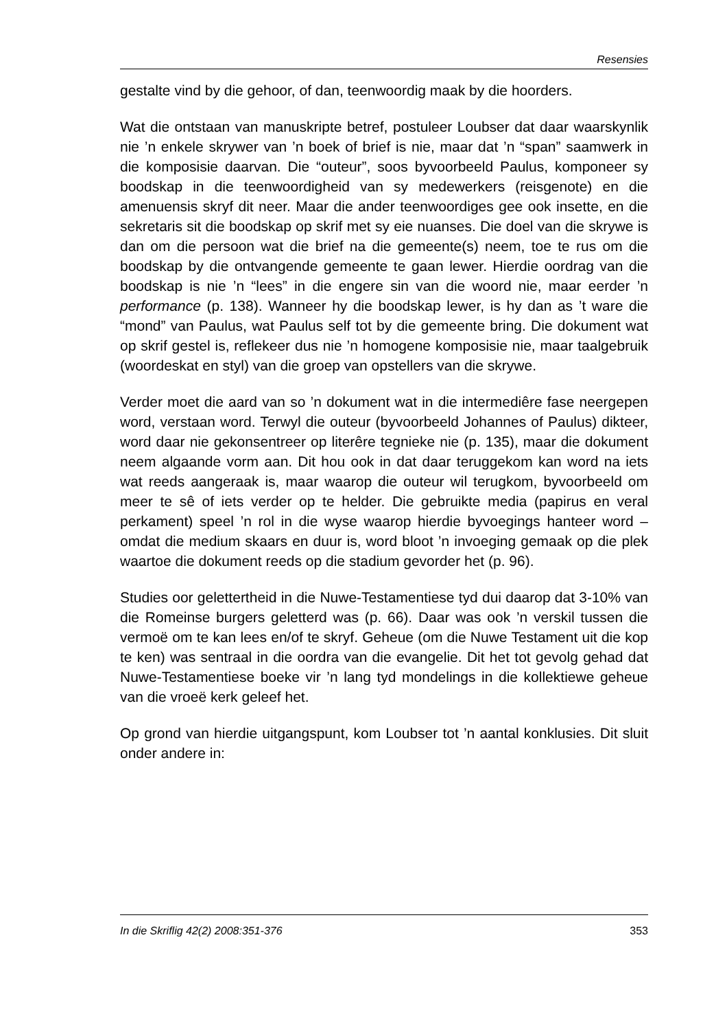Resensies
gestalte vind by die gehoor, of dan, teenwoordig maak by die hoorders.
Wat die ontstaan van manuskripte betref, postuleer Loubser dat daar waarskynlik nie ’n enkele skrywer van ’n boek of brief is nie, maar dat ’n “span” saamwerk in die komposisie daarvan. Die “outeur”, soos byvoorbeeld Paulus, komponeer sy boodskap in die teenwoordigheid van sy medewerkers (reisgenote) en die amenuensis skryf dit neer. Maar die ander teenwoordiges gee ook insette, en die sekretaris sit die boodskap op skrif met sy eie nuanses. Die doel van die skrywe is dan om die persoon wat die brief na die gemeente(s) neem, toe te rus om die boodskap by die ontvangende gemeente te gaan lewer. Hierdie oordrag van die boodskap is nie ’n “lees” in die engere sin van die woord nie, maar eerder ’n performance (p. 138). Wanneer hy die boodskap lewer, is hy dan as ’t ware die “mond” van Paulus, wat Paulus self tot by die gemeente bring. Die dokument wat op skrif gestel is, reflekeer dus nie ’n homogene komposisie nie, maar taalgebruik (woordeskat en styl) van die groep van opstellers van die skrywe.
Verder moet die aard van so ’n dokument wat in die intermediêre fase neergepen word, verstaan word. Terwyl die outeur (byvoorbeeld Johannes of Paulus) dikteer, word daar nie gekonsentreer op literêre tegnieke nie (p. 135), maar die dokument neem algaande vorm aan. Dit hou ook in dat daar teruggekom kan word na iets wat reeds aangeraak is, maar waarop die outeur wil terugkom, byvoorbeeld om meer te sê of iets verder op te helder. Die gebruikte media (papirus en veral perkament) speel ’n rol in die wyse waarop hierdie byvoegings hanteer word – omdat die medium skaars en duur is, word bloot ’n invoeging gemaak op die plek waartoe die dokument reeds op die stadium gevorder het (p. 96).
Studies oor gelettertheid in die Nuwe-Testamentiese tyd dui daarop dat 3-10% van die Romeinse burgers geletterd was (p. 66). Daar was ook ’n verskil tussen die vermoë om te kan lees en/of te skryf. Geheue (om die Nuwe Testament uit die kop te ken) was sentraal in die oordra van die evangelie. Dit het tot gevolg gehad dat Nuwe-Testamentiese boeke vir ’n lang tyd mondelings in die kollektiewe geheue van die vroeë kerk geleef het.
Op grond van hierdie uitgangspunt, kom Loubser tot ’n aantal konklusies. Dit sluit onder andere in:
In die Skriflig 42(2) 2008:351-376 353